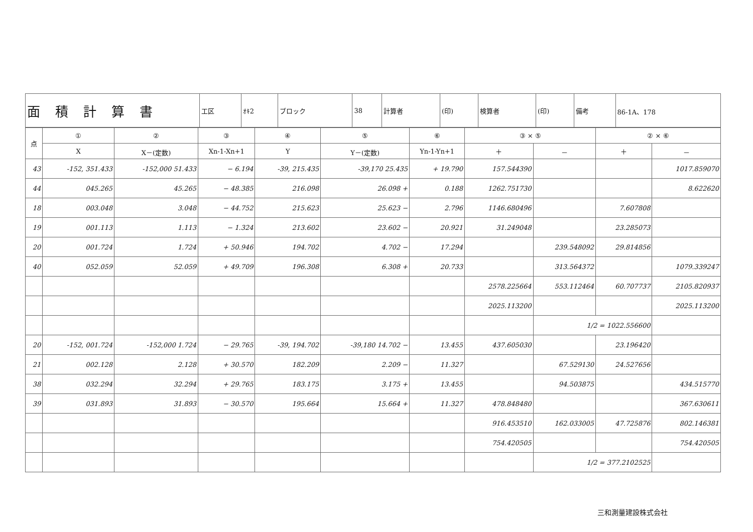| 面積計算書 | 工区 | ｵｷ2 | ブロック | 38 | 計算者 | (印) | 検算者 | (印) | 備考 | 86-1A、178 |
| 点 | ① | ② | ③ | ④ | ⑤ | ⑥ | ③ × ⑤ | | ② × ⑥ | |
| --- | --- | --- | --- | --- | --- | --- | --- | --- | --- | --- |
| | X | X－(定数) | Xn-1-Xn+1 | Y | Y－(定数) | Yn-1-Yn+1 | ＋ | － | ＋ | － |
| 43 | -152, 351.433 | -152,000 51.433 | − 6.194 | -39, 215.435 | -39,170 25.435 | + 19.790 | 157.544390 | | | 1017.859070 |
| 44 | 045.265 | 45.265 | − 48.385 | 216.098 | 26.098 + | 0.188 | 1262.751730 | | | 8.622620 |
| 18 | 003.048 | 3.048 | − 44.752 | 215.623 | 25.623 − | 2.796 | 1146.680496 | | 7.607808 | |
| 19 | 001.113 | 1.113 | − 1.324 | 213.602 | 23.602 − | 20.921 | 31.249048 | | 23.285073 | |
| 20 | 001.724 | 1.724 | + 50.946 | 194.702 | 4.702 − | 17.294 | | 239.548092 | 29.814856 | |
| 40 | 052.059 | 52.059 | + 49.709 | 196.308 | 6.308 + | 20.733 | | 313.564372 | | 1079.339247 |
| | | | | | | | 2578.225664 | 553.112464 | 60.707737 | 2105.820937 |
| | | | | | | | 2025.113200 | | | 2025.113200 |
| | | | | | | | | 1/2 = 1022.556600 | | |
| 20 | -152, 001.724 | -152,000 1.724 | − 29.765 | -39, 194.702 | -39,180 14.702 − | 13.455 | 437.605030 | | 23.196420 | |
| 21 | 002.128 | 2.128 | + 30.570 | 182.209 | 2.209 − | 11.327 | | 67.529130 | 24.527656 | |
| 38 | 032.294 | 32.294 | + 29.765 | 183.175 | 3.175 + | 13.455 | | 94.503875 | | 434.515770 |
| 39 | 031.893 | 31.893 | − 30.570 | 195.664 | 15.664 + | 11.327 | 478.848480 | | | 367.630611 |
| | | | | | | | 916.453510 | 162.033005 | 47.725876 | 802.146381 |
| | | | | | | | 754.420505 | | | 754.420505 |
| | | | | | | | | 1/2 = 377.2102525 | | |
三和測量建設株式会社